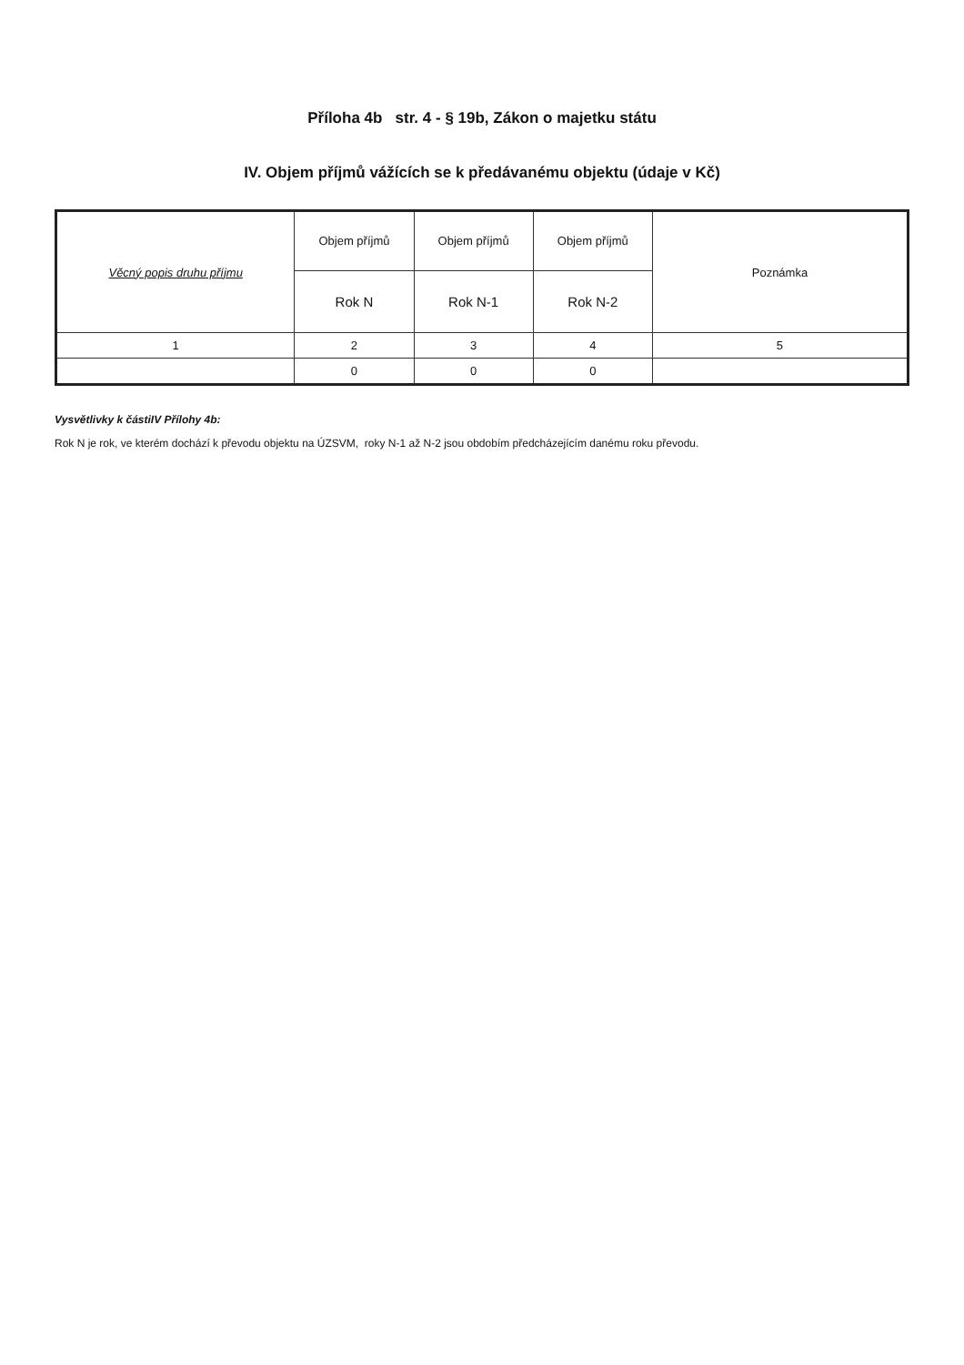Příloha 4b str. 4 - § 19b, Zákon o majetku státu
IV. Objem příjmů vážících se k předávanému objektu (údaje v Kč)
| Věcný popis druhu příjmu | Objem příjmů | Objem příjmů | Objem příjmů | Poznámka |
| --- | --- | --- | --- | --- |
| | Rok N | Rok N-1 | Rok N-2 | |
| 1 | 2 | 3 | 4 | 5 |
| | 0 | 0 | 0 | |
Vysvětlivky k částiIV Přílohy 4b:
Rok N je rok, ve kterém dochází k převodu objektu na ÚZSVM, roky N-1 až N-2 jsou obdobím předcházejícím danému roku převodu.